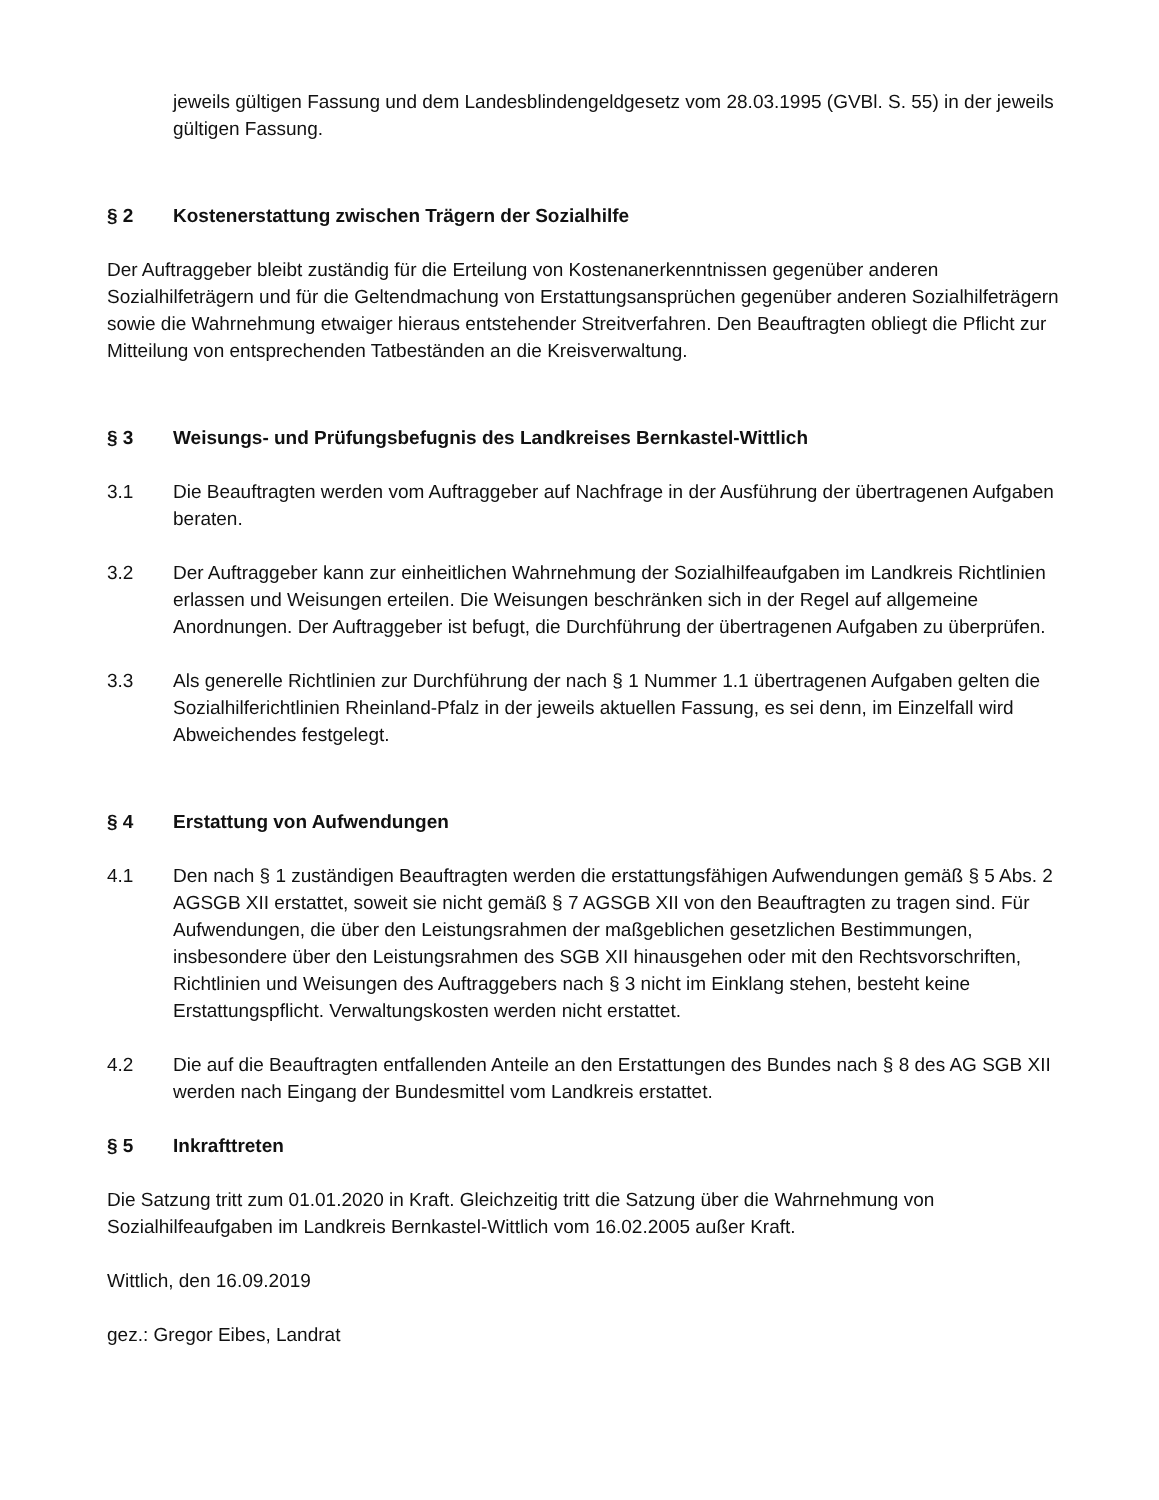jeweils gültigen Fassung und dem Landesblindengeldgesetz vom 28.03.1995 (GVBl. S. 55) in der jeweils gültigen Fassung.
§ 2 Kostenerstattung zwischen Trägern der Sozialhilfe
Der Auftraggeber bleibt zuständig für die Erteilung von Kostenanerkenntnissen gegenüber anderen Sozialhilfeträgern und für die Geltendmachung von Erstattungsansprüchen gegenüber anderen Sozialhilfeträgern sowie die Wahrnehmung etwaiger hieraus entstehender Streitverfahren. Den Beauftragten obliegt die Pflicht zur Mitteilung von entsprechenden Tatbeständen an die Kreisverwaltung.
§ 3 Weisungs- und Prüfungsbefugnis des Landkreises Bernkastel-Wittlich
3.1 Die Beauftragten werden vom Auftraggeber auf Nachfrage in der Ausführung der übertragenen Aufgaben beraten.
3.2 Der Auftraggeber kann zur einheitlichen Wahrnehmung der Sozialhilfeaufgaben im Landkreis Richtlinien erlassen und Weisungen erteilen. Die Weisungen beschränken sich in der Regel auf allgemeine Anordnungen. Der Auftraggeber ist befugt, die Durchführung der übertragenen Aufgaben zu überprüfen.
3.3 Als generelle Richtlinien zur Durchführung der nach § 1 Nummer 1.1 übertragenen Aufgaben gelten die Sozialhilferichtlinien Rheinland-Pfalz in der jeweils aktuellen Fassung, es sei denn, im Einzelfall wird Abweichendes festgelegt.
§ 4 Erstattung von Aufwendungen
4.1 Den nach § 1 zuständigen Beauftragten werden die erstattungsfähigen Aufwendungen gemäß § 5 Abs. 2 AGSGB XII erstattet, soweit sie nicht gemäß § 7 AGSGB XII von den Beauftragten zu tragen sind. Für Aufwendungen, die über den Leistungsrahmen der maßgeblichen gesetzlichen Bestimmungen, insbesondere über den Leistungsrahmen des SGB XII hinausgehen oder mit den Rechtsvorschriften, Richtlinien und Weisungen des Auftraggebers nach § 3 nicht im Einklang stehen, besteht keine Erstattungspflicht. Verwaltungskosten werden nicht erstattet.
4.2 Die auf die Beauftragten entfallenden Anteile an den Erstattungen des Bundes nach § 8 des AG SGB XII werden nach Eingang der Bundesmittel vom Landkreis erstattet.
§ 5 Inkrafttreten
Die Satzung tritt zum 01.01.2020 in Kraft. Gleichzeitig tritt die Satzung über die Wahrnehmung von Sozialhilfeaufgaben im Landkreis Bernkastel-Wittlich vom 16.02.2005 außer Kraft.
Wittlich, den 16.09.2019
gez.: Gregor Eibes, Landrat